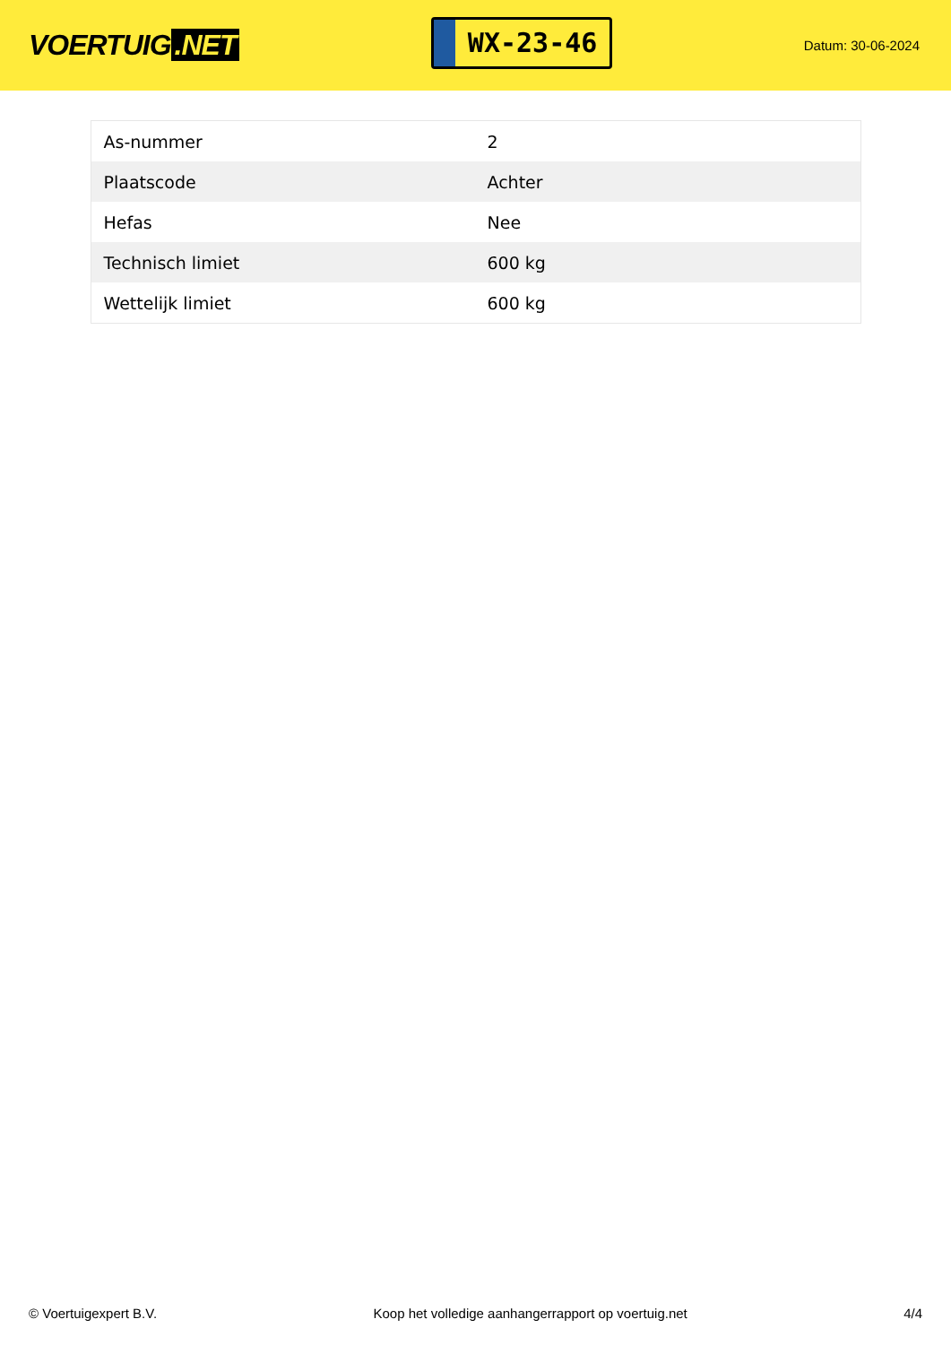VOERTUIG.NET
WX-23-46
Datum: 30-06-2024
| As-nummer | 2 |
| Plaatscode | Achter |
| Hefas | Nee |
| Technisch limiet | 600 kg |
| Wettelijk limiet | 600 kg |
© Voertuigexpert B.V. Koop het volledige aanhangerrapport op voertuig.net 4/4